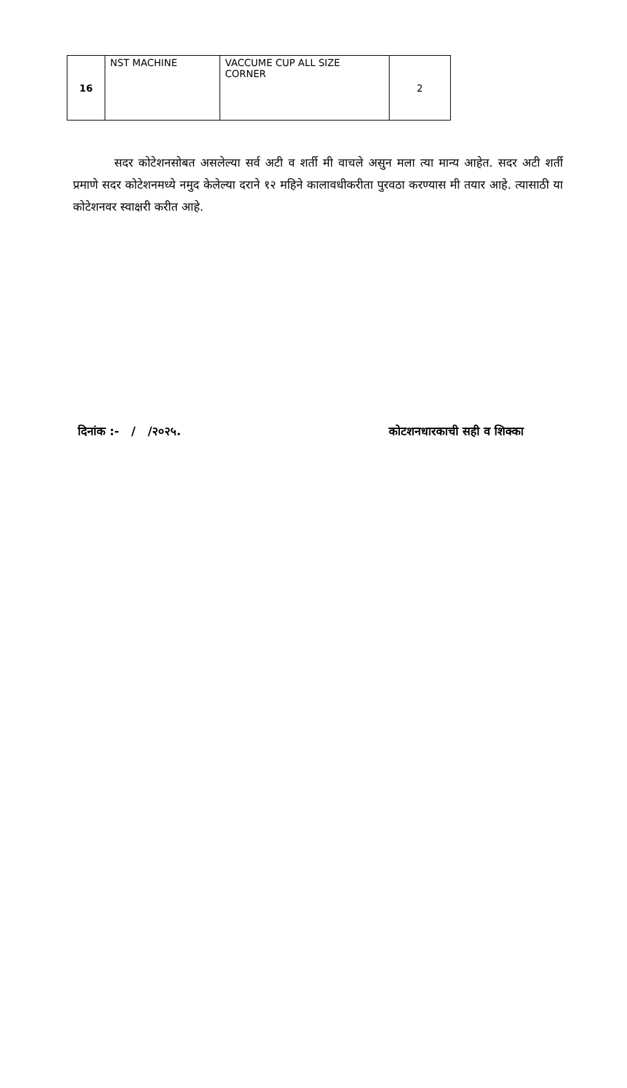| 16 | NST MACHINE | VACCUME CUP ALL SIZE CORNER | 2 |
सदर कोटेशनसोबत असलेल्या सर्व अटी व शर्ती मी वाचले असुन मला त्या मान्य आहेत. सदर अटी शर्ती प्रमाणे सदर कोटेशनमध्ये नमुद केलेल्या दराने १२ महिने कालावधीकरीता पुरवठा करण्यास मी तयार आहे. त्यासाठी या कोटेशनवर स्वाक्षरी करीत आहे.
दिनांक :- / /२०२५. कोटशनधारकाची सही व शिक्का